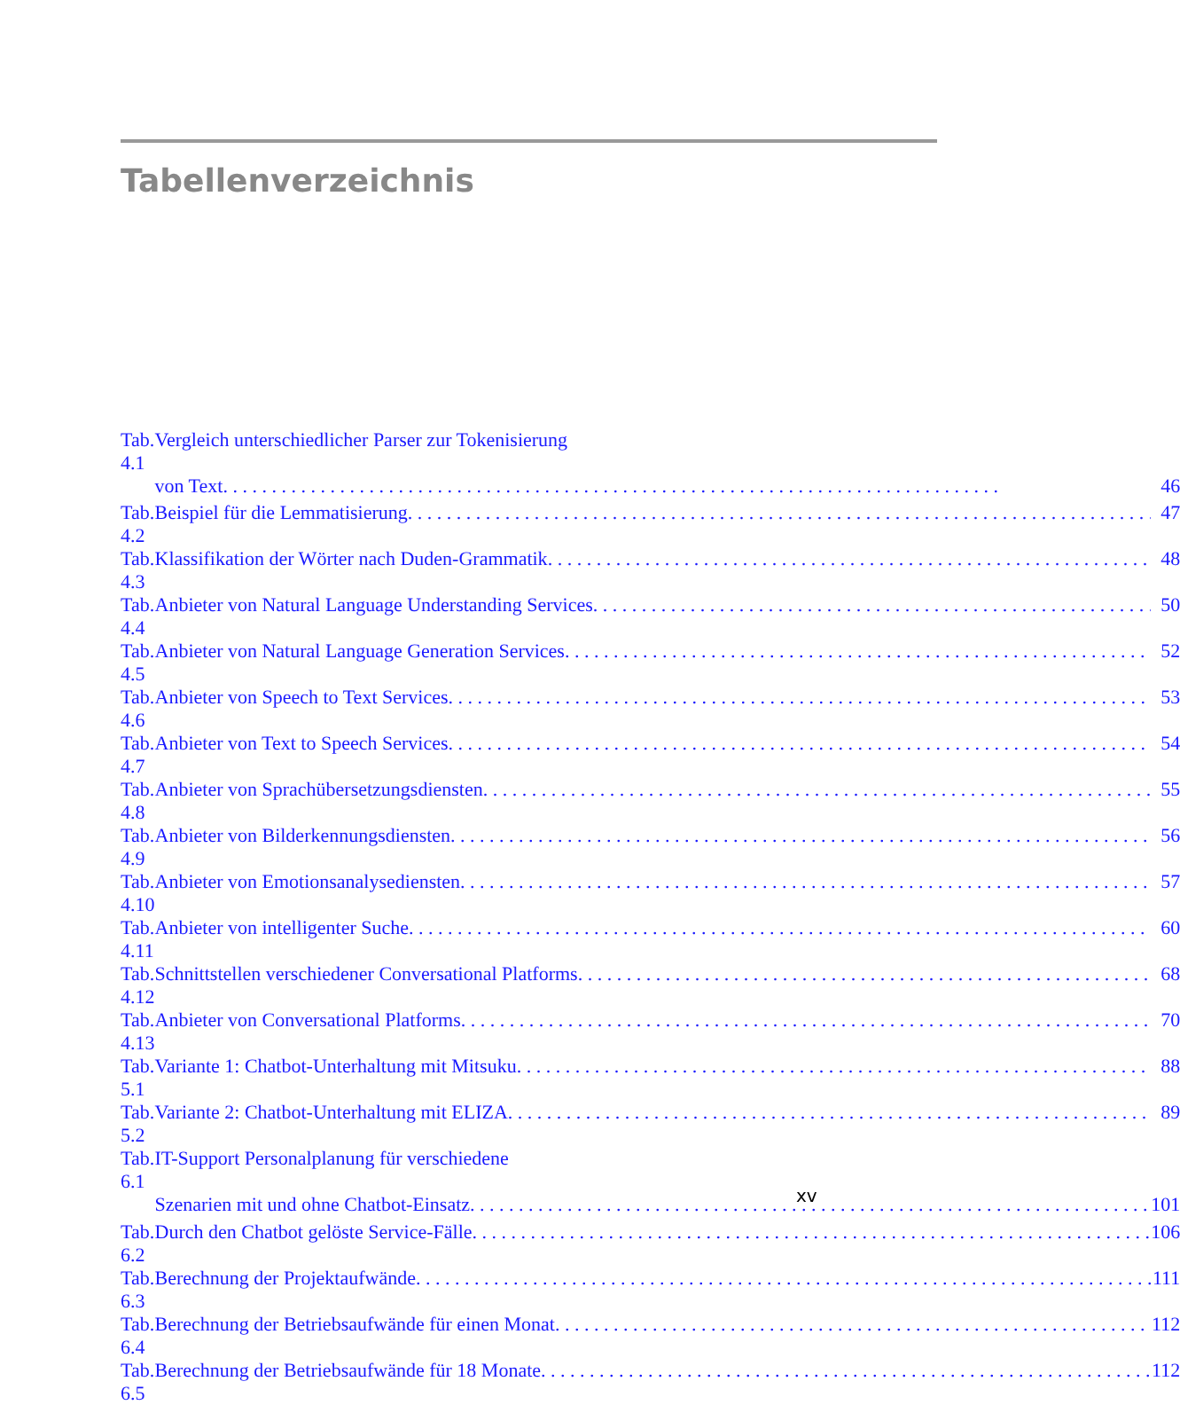Tabellenverzeichnis
| Tab. 4.1 | Vergleich unterschiedlicher Parser zur Tokenisierung | |
| | von Text | 46 |
| Tab. 4.2 | Beispiel für die Lemmatisierung | 47 |
| Tab. 4.3 | Klassifikation der Wörter nach Duden-Grammatik | 48 |
| Tab. 4.4 | Anbieter von Natural Language Understanding Services | 50 |
| Tab. 4.5 | Anbieter von Natural Language Generation Services | 52 |
| Tab. 4.6 | Anbieter von Speech to Text Services | 53 |
| Tab. 4.7 | Anbieter von Text to Speech Services | 54 |
| Tab. 4.8 | Anbieter von Sprachübersetzungsdiensten | 55 |
| Tab. 4.9 | Anbieter von Bilderkennungsdiensten | 56 |
| Tab. 4.10 | Anbieter von Emotionsanalysediensten | 57 |
| Tab. 4.11 | Anbieter von intelligenter Suche | 60 |
| Tab. 4.12 | Schnittstellen verschiedener Conversational Platforms | 68 |
| Tab. 4.13 | Anbieter von Conversational Platforms | 70 |
| Tab. 5.1 | Variante 1: Chatbot-Unterhaltung mit Mitsuku | 88 |
| Tab. 5.2 | Variante 2: Chatbot-Unterhaltung mit ELIZA | 89 |
| Tab. 6.1 | IT-Support Personalplanung für verschiedene | |
| | Szenarien mit und ohne Chatbot-Einsatz | 101 |
| Tab. 6.2 | Durch den Chatbot gelöste Service-Fälle | 106 |
| Tab. 6.3 | Berechnung der Projektaufwände | 111 |
| Tab. 6.4 | Berechnung der Betriebsaufwände für einen Monat | 112 |
| Tab. 6.5 | Berechnung der Betriebsaufwände für 18 Monate | 112 |
xv